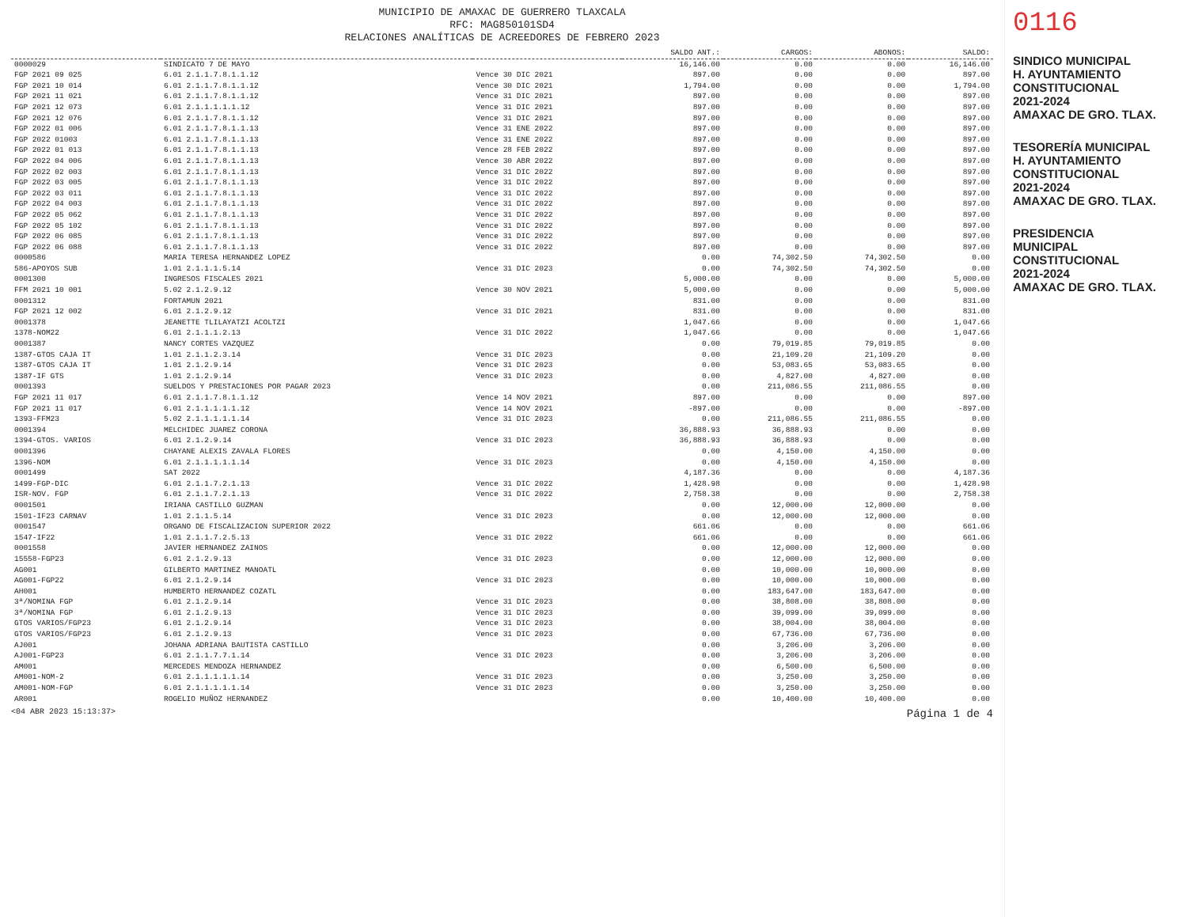MUNICIPIO DE AMAXAC DE GUERRERO TLAXCALA
RFC: MAG850101SD4
RELACIONES ANALÍTICAS DE ACREEDORES DE FEBRERO 2023
| | | | SALDO ANT.: | CARGOS: | ABONOS: | SALDO: |
| --- | --- | --- | --- | --- | --- | --- |
| 0000029 | SINDICATO 7 DE MAYO | | 16,146.00 | 0.00 | 0.00 | 16,146.00 |
| FGP 2021 09 025 | 6.01 2.1.1.7.8.1.1.12 | Vence 30 DIC 2021 | 897.00 | 0.00 | 0.00 | 897.00 |
| FGP 2021 10 014 | 6.01 2.1.1.7.8.1.1.12 | Vence 30 DIC 2021 | 1,794.00 | 0.00 | 0.00 | 1,794.00 |
| FGP 2021 11 021 | 6.01 2.1.1.7.8.1.1.12 | Vence 31 DIC 2021 | 897.00 | 0.00 | 0.00 | 897.00 |
| FGP 2021 12 073 | 6.01 2.1.1.1.1.1.12 | Vence 31 DIC 2021 | 897.00 | 0.00 | 0.00 | 897.00 |
| FGP 2021 12 076 | 6.01 2.1.1.7.8.1.1.12 | Vence 31 DIC 2021 | 897.00 | 0.00 | 0.00 | 897.00 |
| FGP 2022 01 006 | 6.01 2.1.1.7.8.1.1.13 | Vence 31 ENE 2022 | 897.00 | 0.00 | 0.00 | 897.00 |
| FGP 2022 01003 | 6.01 2.1.1.7.8.1.1.13 | Vence 31 ENE 2022 | 897.00 | 0.00 | 0.00 | 897.00 |
| FGP 2022 01 013 | 6.01 2.1.1.7.8.1.1.13 | Vence 28 FEB 2022 | 897.00 | 0.00 | 0.00 | 897.00 |
| FGP 2022 04 006 | 6.01 2.1.1.7.8.1.1.13 | Vence 30 ABR 2022 | 897.00 | 0.00 | 0.00 | 897.00 |
| FGP 2022 02 003 | 6.01 2.1.1.7.8.1.1.13 | Vence 31 DIC 2022 | 897.00 | 0.00 | 0.00 | 897.00 |
| FGP 2022 03 005 | 6.01 2.1.1.7.8.1.1.13 | Vence 31 DIC 2022 | 897.00 | 0.00 | 0.00 | 897.00 |
| FGP 2022 03 011 | 6.01 2.1.1.7.8.1.1.13 | Vence 31 DIC 2022 | 897.00 | 0.00 | 0.00 | 897.00 |
| FGP 2022 04 003 | 6.01 2.1.1.7.8.1.1.13 | Vence 31 DIC 2022 | 897.00 | 0.00 | 0.00 | 897.00 |
| FGP 2022 05 062 | 6.01 2.1.1.7.8.1.1.13 | Vence 31 DIC 2022 | 897.00 | 0.00 | 0.00 | 897.00 |
| FGP 2022 05 102 | 6.01 2.1.1.7.8.1.1.13 | Vence 31 DIC 2022 | 897.00 | 0.00 | 0.00 | 897.00 |
| FGP 2022 06 085 | 6.01 2.1.1.7.8.1.1.13 | Vence 31 DIC 2022 | 897.00 | 0.00 | 0.00 | 897.00 |
| FGP 2022 06 088 | 6.01 2.1.1.7.8.1.1.13 | Vence 31 DIC 2022 | 897.00 | 0.00 | 0.00 | 897.00 |
| 0000586 | MARIA TERESA HERNANDEZ LOPEZ | | 0.00 | 74,302.50 | 74,302.50 | 0.00 |
| 586-APOYOS SUB | 1.01 2.1.1.1.5.14 | Vence 31 DIC 2023 | 0.00 | 74,302.50 | 74,302.50 | 0.00 |
| 0001300 | INGRESOS FISCALES 2021 | | 5,000.00 | 0.00 | 0.00 | 5,000.00 |
| FFM 2021 10 001 | 5.02 2.1.2.9.12 | Vence 30 NOV 2021 | 5,000.00 | 0.00 | 0.00 | 5,000.00 |
| 0001312 | FORTAMUN 2021 | | 831.00 | 0.00 | 0.00 | 831.00 |
| FGP 2021 12 002 | 6.01 2.1.2.9.12 | Vence 31 DIC 2021 | 831.00 | 0.00 | 0.00 | 831.00 |
| 0001378 | JEANETTE TLILAYATZI ACOLTZI | | 1,047.66 | 0.00 | 0.00 | 1,047.66 |
| 1378-NOM22 | 6.01 2.1.1.1.2.13 | Vence 31 DIC 2022 | 1,047.66 | 0.00 | 0.00 | 1,047.66 |
| 0001387 | NANCY CORTES VAZQUEZ | | 0.00 | 79,019.85 | 79,019.85 | 0.00 |
| 1387-GTOS CAJA IT | 1.01 2.1.1.2.3.14 | Vence 31 DIC 2023 | 0.00 | 21,109.20 | 21,109.20 | 0.00 |
| 1387-GTOS CAJA IT | 1.01 2.1.2.9.14 | Vence 31 DIC 2023 | 0.00 | 53,083.65 | 53,083.65 | 0.00 |
| 1387-IF GTS | 1.01 2.1.2.9.14 | Vence 31 DIC 2023 | 0.00 | 4,827.00 | 4,827.00 | 0.00 |
| 0001393 | SUELDOS Y PRESTACIONES POR PAGAR 2023 | | 0.00 | 211,086.55 | 211,086.55 | 0.00 |
| FGP 2021 11 017 | 6.01 2.1.1.7.8.1.1.12 | Vence 14 NOV 2021 | 897.00 | 0.00 | 0.00 | 897.00 |
| FGP 2021 11 017 | 6.01 2.1.1.1.1.1.12 | Vence 14 NOV 2021 | -897.00 | 0.00 | 0.00 | -897.00 |
| 1393-FFM23 | 5.02 2.1.1.1.1.1.14 | Vence 31 DIC 2023 | 0.00 | 211,086.55 | 211,086.55 | 0.00 |
| 0001394 | MELCHIDEC JUAREZ CORONA | | 36,888.93 | 36,888.93 | 0.00 | 0.00 |
| 1394-GTOS. VARIOS | 6.01 2.1.2.9.14 | Vence 31 DIC 2023 | 36,888.93 | 36,888.93 | 0.00 | 0.00 |
| 0001396 | CHAYANE ALEXIS ZAVALA FLORES | | 0.00 | 4,150.00 | 4,150.00 | 0.00 |
| 1396-NOM | 6.01 2.1.1.1.1.1.14 | Vence 31 DIC 2023 | 0.00 | 4,150.00 | 4,150.00 | 0.00 |
| 0001499 | SAT 2022 | | 4,187.36 | 0.00 | 0.00 | 4,187.36 |
| 1499-FGP-DIC | 6.01 2.1.1.7.2.1.13 | Vence 31 DIC 2022 | 1,428.98 | 0.00 | 0.00 | 1,428.98 |
| ISR-NOV. FGP | 6.01 2.1.1.7.2.1.13 | Vence 31 DIC 2022 | 2,758.38 | 0.00 | 0.00 | 2,758.38 |
| 0001501 | IRIANA CASTILLO GUZMAN | | 0.00 | 12,000.00 | 12,000.00 | 0.00 |
| 1501-IF23 CARNAV | 1.01 2.1.1.5.14 | Vence 31 DIC 2023 | 0.00 | 12,000.00 | 12,000.00 | 0.00 |
| 0001547 | ORGANO DE FISCALIZACION SUPERIOR 2022 | | 661.06 | 0.00 | 0.00 | 661.06 |
| 1547-IF22 | 1.01 2.1.1.7.2.5.13 | Vence 31 DIC 2022 | 661.06 | 0.00 | 0.00 | 661.06 |
| 0001558 | JAVIER HERNANDEZ ZAINOS | | 0.00 | 12,000.00 | 12,000.00 | 0.00 |
| 15558-FGP23 | 6.01 2.1.2.9.13 | Vence 31 DIC 2023 | 0.00 | 12,000.00 | 12,000.00 | 0.00 |
| AG001 | GILBERTO MARTINEZ MANOATL | | 0.00 | 10,000.00 | 10,000.00 | 0.00 |
| AG001-FGP22 | 6.01 2.1.2.9.14 | Vence 31 DIC 2023 | 0.00 | 10,000.00 | 10,000.00 | 0.00 |
| AH001 | HUMBERTO HERNANDEZ COZATL | | 0.00 | 183,647.00 | 183,647.00 | 0.00 |
| 3ª/NOMINA FGP | 6.01 2.1.2.9.14 | Vence 31 DIC 2023 | 0.00 | 38,808.00 | 38,808.00 | 0.00 |
| 3ª/NOMINA FGP | 6.01 2.1.2.9.13 | Vence 31 DIC 2023 | 0.00 | 39,099.00 | 39,099.00 | 0.00 |
| GTOS VARIOS/FGP23 | 6.01 2.1.2.9.14 | Vence 31 DIC 2023 | 0.00 | 38,004.00 | 38,004.00 | 0.00 |
| GTOS VARIOS/FGP23 | 6.01 2.1.2.9.13 | Vence 31 DIC 2023 | 0.00 | 67,736.00 | 67,736.00 | 0.00 |
| AJ001 | JOHANA ADRIANA BAUTISTA CASTILLO | | 0.00 | 3,206.00 | 3,206.00 | 0.00 |
| AJ001-FGP23 | 6.01 2.1.1.7.7.1.14 | Vence 31 DIC 2023 | 0.00 | 3,206.00 | 3,206.00 | 0.00 |
| AM001 | MERCEDES MENDOZA HERNANDEZ | | 0.00 | 6,500.00 | 6,500.00 | 0.00 |
| AM001-NOM-2 | 6.01 2.1.1.1.1.1.14 | Vence 31 DIC 2023 | 0.00 | 3,250.00 | 3,250.00 | 0.00 |
| AM001-NOM-FGP | 6.01 2.1.1.1.1.1.14 | Vence 31 DIC 2023 | 0.00 | 3,250.00 | 3,250.00 | 0.00 |
| AR001 | ROGELIO MUÑOZ HERNANDEZ | | 0.00 | 10,400.00 | 10,400.00 | 0.00 |
<04 ABR 2023 15:13:37> Página 1 de 4
0116
SINDICO MUNICIPAL
H. AYUNTAMIENTO
CONSTITUCIONAL
2021-2024
AMAXAC DE GRO. TLAX.
TESORERÍA MUNICIPAL
H. AYUNTAMIENTO
CONSTITUCIONAL
2021-2024
AMAXAC DE GRO. TLAX.
PRESIDENCIA
MUNICIPAL
CONSTITUCIONAL
2021-2024
AMAXAC DE GRO. TLAX.